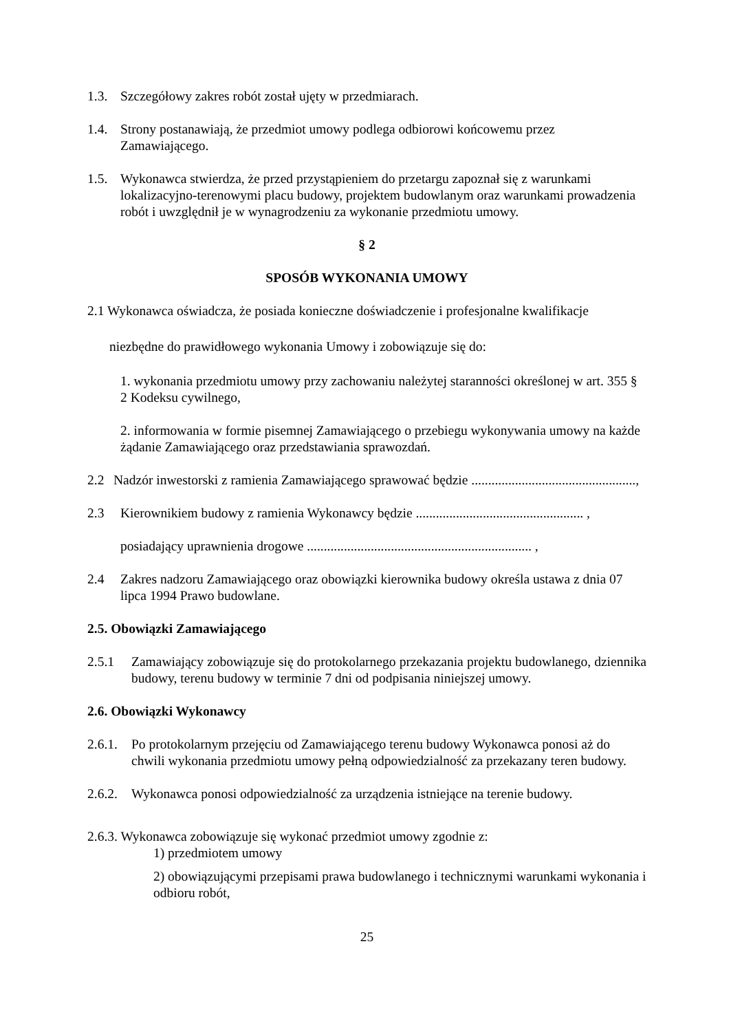1.3. Szczegółowy zakres robót został ujęty w przedmiarach.
1.4. Strony postanawiają, że przedmiot umowy podlega odbiorowi końcowemu przez Zamawiającego.
1.5. Wykonawca stwierdza, że przed przystąpieniem do przetargu zapoznał się z warunkami lokalizacyjno-terenowymi placu budowy, projektem budowlanym oraz warunkami prowadzenia robót i uwzględnił je w wynagrodzeniu za wykonanie przedmiotu umowy.
§ 2
SPOSÓB WYKONANIA UMOWY
2.1 Wykonawca oświadcza, że posiada konieczne doświadczenie i profesjonalne kwalifikacje
niezbędne do prawidłowego wykonania Umowy i zobowiązuje się do:
1. wykonania przedmiotu umowy przy zachowaniu należytej staranności określonej w art. 355 § 2 Kodeksu cywilnego,
2. informowania w formie pisemnej Zamawiającego o przebiegu wykonywania umowy na każde żądanie Zamawiającego oraz przedstawiania sprawozdań.
2.2 Nadzór inwestorski z ramienia Zamawiającego sprawować będzie .................................................,
2.3 Kierownikiem budowy z ramienia Wykonawcy będzie .................................................. ,
posiadający uprawnienia drogowe ................................................................... ,
2.4 Zakres nadzoru Zamawiającego oraz obowiązki kierownika budowy określa ustawa z dnia 07 lipca 1994 Prawo budowlane.
2.5. Obowiązki Zamawiającego
2.5.1 Zamawiający zobowiązuje się do protokolarnego przekazania projektu budowlanego, dziennika budowy, terenu budowy w terminie 7 dni od podpisania niniejszej umowy.
2.6. Obowiązki Wykonawcy
2.6.1. Po protokolarnym przejęciu od Zamawiającego terenu budowy Wykonawca ponosi aż do chwili wykonania przedmiotu umowy pełną odpowiedzialność za przekazany teren budowy.
2.6.2. Wykonawca ponosi odpowiedzialność za urządzenia istniejące na terenie budowy.
2.6.3. Wykonawca zobowiązuje się wykonać przedmiot umowy zgodnie z:
1) przedmiotem umowy
2) obowiązującymi przepisami prawa budowlanego i technicznymi warunkami wykonania i odbioru robót,
25